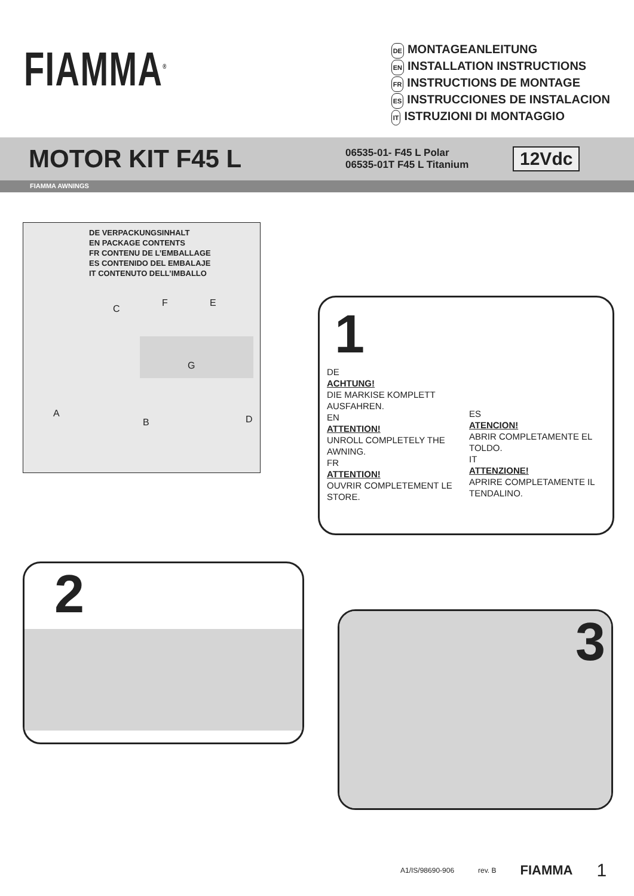FIAMMA<sup>®</sup>
DE MONTAGEANLEITUNG
EN INSTALLATION INSTRUCTIONS
FR INSTRUCTIONS DE MONTAGE
ES INSTRUCCIONES DE INSTALACION
IT ISTRUZIONI DI MONTAGGIO
MOTOR KIT F45 L
06535-01- F45 L Polar
06535-01T F45 L Titanium
12Vdc
FIAMMA AWNINGS
DE VERPACKUNGSINHALT
EN PACKAGE CONTENTS
FR CONTENU DE L’EMBALLAGE
ES CONTENIDO DEL EMBALAJE
IT CONTENUTO DELL’IMBALLO
C
F E
G
A
B D
1
DE
ACHTUNG!
DIE MARKISE KOMPLETT AUSFAHREN.
EN
ATTENTION!
UNROLL COMPLETELY THE AWNING.
FR
ATTENTION!
OUVRIR COMPLETEMENT LE STORE.
ES
ATENCION!
ABRIR COMPLETAMENTE EL TOLDO.
IT
ATTENZIONE!
APRIRE COMPLETAMENTE IL TENDALINO.
2
3
A1/IS/98690-906 rev. B FIAMMA 1